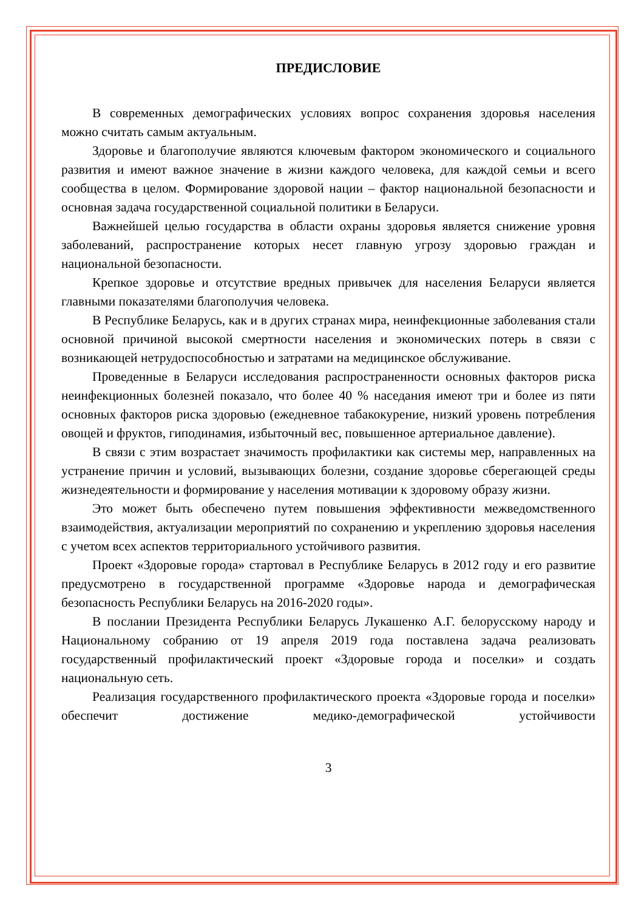ПРЕДИСЛОВИЕ
В современных демографических условиях вопрос сохранения здоровья населения можно считать самым актуальным.
Здоровье и благополучие являются ключевым фактором экономического и социального развития и имеют важное значение в жизни каждого человека, для каждой семьи и всего сообщества в целом. Формирование здоровой нации – фактор национальной безопасности и основная задача государственной социальной политики в Беларуси.
Важнейшей целью государства в области охраны здоровья является снижение уровня заболеваний, распространение которых несет главную угрозу здоровью граждан и национальной безопасности.
Крепкое здоровье и отсутствие вредных привычек для населения Беларуси является главными показателями благополучия человека.
В Республике Беларусь, как и в других странах мира, неинфекционные заболевания стали основной причиной высокой смертности населения и экономических потерь в связи с возникающей нетрудоспособностью и затратами на медицинское обслуживание.
Проведенные в Беларуси исследования распространенности основных факторов риска неинфекционных болезней показало, что более 40 % наседания имеют три и более из пяти основных факторов риска здоровью (ежедневное табакокурение, низкий уровень потребления овощей и фруктов, гиподинамия, избыточный вес, повышенное артериальное давление).
В связи с этим возрастает значимость профилактики как системы мер, направленных на устранение причин и условий, вызывающих болезни, создание здоровье сберегающей среды жизнедеятельности и формирование у населения мотивации к здоровому образу жизни.
Это может быть обеспечено путем повышения эффективности межведомственного взаимодействия, актуализации мероприятий по сохранению и укреплению здоровья населения с учетом всех аспектов территориального устойчивого развития.
Проект «Здоровые города» стартовал в Республике Беларусь в 2012 году и его развитие предусмотрено в государственной программе «Здоровье народа и демографическая безопасность Республики Беларусь на 2016-2020 годы».
В послании Президента Республики Беларусь Лукашенко А.Г. белорусскому народу и Национальному собранию от 19 апреля 2019 года поставлена задача реализовать государственный профилактический проект «Здоровые города и поселки» и создать национальную сеть.
Реализация государственного профилактического проекта «Здоровые города и поселки» обеспечит достижение медико-демографической устойчивости
3